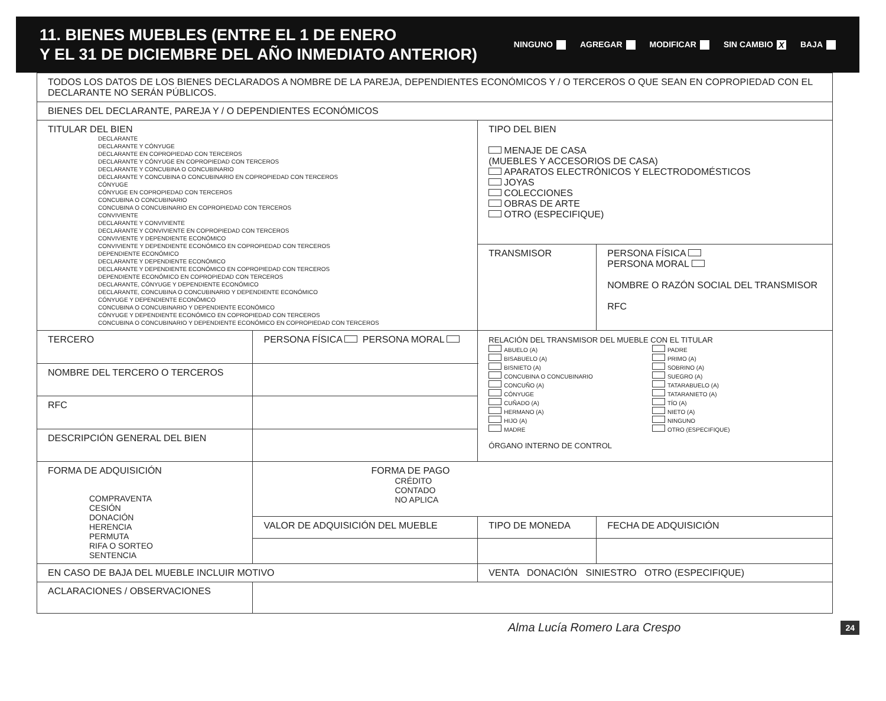11. BIENES MUEBLES (ENTRE EL 1 DE ENERO
Y EL 31 DE DICIEMBRE DEL AÑO INMEDIATO ANTERIOR)
NINGUNO AGREGAR MODIFICAR SIN CAMBIO X BAJA
| TODOS LOS DATOS DE LOS BIENES DECLARADOS A NOMBRE DE LA PAREJA, DEPENDIENTES ECONÓMICOS Y / O TERCEROS O QUE SEAN EN COPROPIEDAD CON EL DECLARANTE NO SERÁN PÚBLICOS. | | | | |
| BIENES DEL DECLARANTE, PAREJA Y / O DEPENDIENTES ECONÓMICOS | | | | |
| TITULAR DEL BIEN DECLARANTE DECLARANTE Y CÓNYUGE DECLARANTE EN COPROPIEDAD CON TERCEROS DECLARANTE Y CÓNYUGE EN COPROPIEDAD CON TERCEROS DECLARANTE Y CONCUBINA O CONCUBINARIO DECLARANTE Y CONCUBINA O CONCUBINARIO EN COPROPIEDAD CON TERCEROS CÓNYUGE CÓNYUGE EN COPROPIEDAD CON TERCEROS CONCUBINA O CONCUBINARIO CONCUBINA O CONCUBINARIO EN COPROPIEDAD CON TERCEROS CONVIVIENTE DECLARANTE Y CONVIVIENTE DECLARANTE Y CONVIVIENTE EN COPROPIEDAD CON TERCEROS CONVIVIENTE Y DEPENDIENTE ECONÓMICO CONVIVIENTE Y DEPENDIENTE ECONÓMICO EN COPROPIEDAD CON TERCEROS DEPENDIENTE ECONÓMICO DECLARANTE Y DEPENDIENTE ECONÓMICO DECLARANTE Y DEPENDIENTE ECONÓMICO EN COPROPIEDAD CON TERCEROS DEPENDIENTE ECONÓMICO EN COPROPIEDAD CON TERCEROS DECLARANTE, CÓNYUGE Y DEPENDIENTE ECONÓMICO DECLARANTE, CONCUBINA O CONCUBINARIO Y DEPENDIENTE ECONÓMICO CÓNYUGE Y DEPENDIENTE ECONÓMICO CONCUBINA O CONCUBINARIO Y DEPENDIENTE ECONÓMICO CÓNYUGE Y DEPENDIENTE ECONÓMICO EN COPROPIEDAD CON TERCEROS CONCUBINA O CONCUBINARIO Y DEPENDIENTE ECONÓMICO EN COPROPIEDAD CON TERCEROS | | | TIPO DEL BIEN MENAJE DE CASA (MUEBLES Y ACCESORIOS DE CASA) APARATOS ELECTRÓNICOS Y ELECTRODOMÉSTICOS JOYAS COLECCIONES OBRAS DE ARTE OTRO (ESPECIFIQUE) | |
| | | | TRANSMISOR | PERSONA FÍSICA PERSONA MORAL NOMBRE O RAZÓN SOCIAL DEL TRANSMISOR RFC |
| TERCERO | PERSONA FÍSICA PERSONA MORAL | | RELACIÓN DEL TRANSMISOR DEL MUEBLE CON EL TITULAR ABUELO (A) BISABUELO (A) BISNIETO (A) CONCUBINA O CONCUBINARIO CONCUÑO (A) CÓNYUGE CUÑADO (A) HERMANO (A) HIJO (A) MADRE PADRE PRIMO (A) SOBRINO (A) SUEGRO (A) TATARABUELO (A) TATARANIETO (A) TÍO (A) NIETO (A) NINGUNO OTRO (ESPECIFIQUE) ÓRGANO INTERNO DE CONTROL | |
| NOMBRE DEL TERCERO O TERCEROS | | | | |
| RFC | | | | |
| DESCRIPCIÓN GENERAL DEL BIEN | | | | |
| FORMA DE ADQUISICIÓN COMPRAVENTA CESIÓN DONACIÓN HERENCIA PERMUTA RIFA O SORTEO SENTENCIA | FORMA DE PAGO CRÉDITO CONTADO NO APLICA | | | |
| | VALOR DE ADQUISICIÓN DEL MUEBLE | TIPO DE MONEDA | | FECHA DE ADQUISICIÓN |
| EN CASO DE BAJA DEL MUEBLE INCLUIR MOTIVO | | VENTA DONACIÓN SINIESTRO OTRO (ESPECIFIQUE) | | |
| ACLARACIONES / OBSERVACIONES | | | | |
Alma Lucía Romero Lara Crespo 24